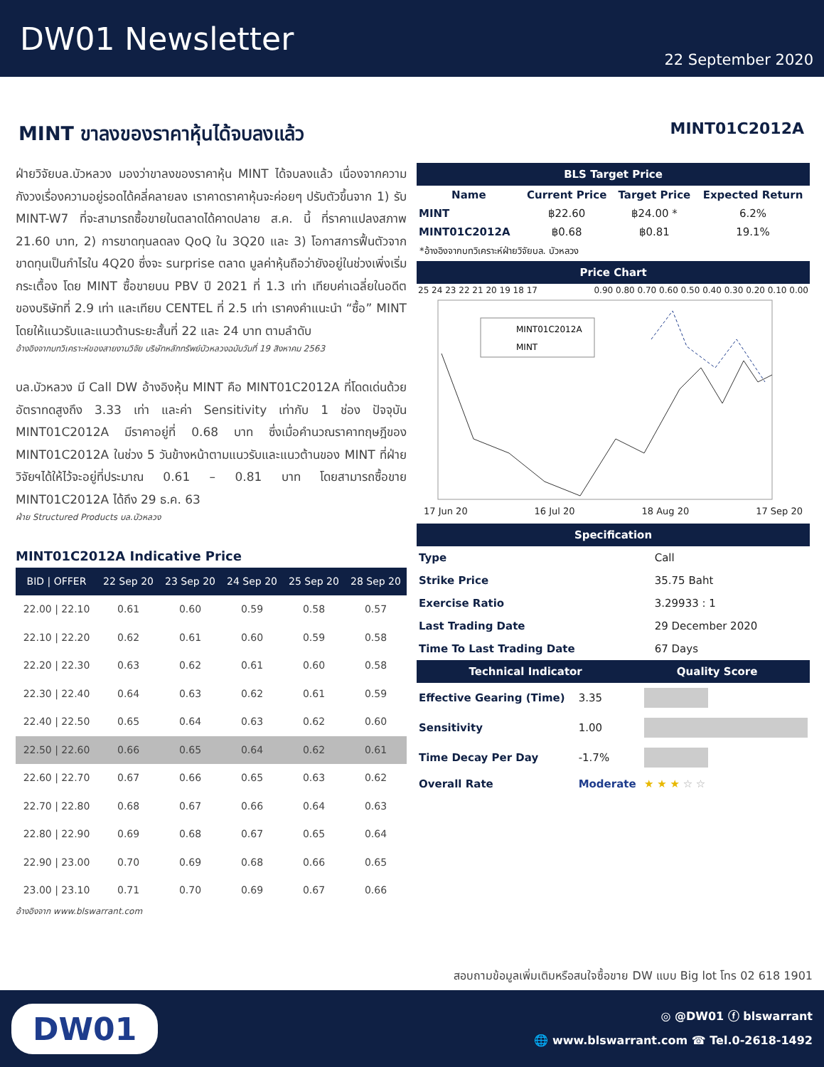DW01 Newsletter
22 September 2020
MINT ขาลงของราคาหุ้นได้จบลงแล้ว
MINT01C2012A
ฝ่ายวิจัยบล.บัวหลวง มองว่าขาลงของราคาหุ้น MINT ได้จบลงแล้ว เนื่องจากความกังวงเรื่องความอยู่รอดได้คลี่คลายลง เราคาดราคาหุ้นจะค่อยๆ ปรับตัวขึ้นจาก 1) รับ MINT-W7 ที่จะสามารถซื้อขายในตลาดได้คาดปลาย ส.ค. นี้ ที่ราคาแปลงสภาพ 21.60 บาท, 2) การขาดทุนลดลง QoQ ใน 3Q20 และ 3) โอกาสการฟื้นตัวจากขาดทุนเป็นกำไรใน 4Q20 ซึ่งจะ surprise ตลาด มูลค่าหุ้นถือว่ายังอยู่ในช่วงเพิ่งเริ่มกระเตื้อง โดย MINT ซื้อขายบน PBV ปี 2021 ที่ 1.3 เท่า เทียบค่าเฉลี่ยในอดีตของบริษัทที่ 2.9 เท่า และเทียบ CENTEL ที่ 2.5 เท่า เราคงคำแนะนำ “ซื้อ” MINT โดยให้แนวรับและแนวต้านระยะสั้นที่ 22 และ 24 บาท ตามลำดับ
อ้างอิงจากบทวิเคราะห์ของสายงานวิจัย บริษัทหลักทรัพย์บัวหลวงฉบับวันที่ 19 สิงหาคม 2563
บล.บัวหลวง มี Call DW อ้างอิงหุ้น MINT คือ MINT01C2012A ที่โดดเด่นด้วยอัตราทดสูงถึง 3.33 เท่า และค่า Sensitivity เท่ากับ 1 ช่อง ปัจจุบัน MINT01C2012A มีราคาอยู่ที่ 0.68 บาท ซึ่งเมื่อคำนวณราคาทฤษฎีของ MINT01C2012A ในช่วง 5 วันข้างหน้าตามแนวรับและแนวต้านของ MINT ที่ฝ่ายวิจัยฯได้ให้ไว้จะอยู่ที่ประมาณ 0.61 – 0.81 บาท โดยสามารถซื้อขาย MINT01C2012A ได้ถึง 29 ธ.ค. 63
ฝ่าย Structured Products บล.บัวหลวง
MINT01C2012A Indicative Price
| BID / OFFER | 22 Sep 20 | 23 Sep 20 | 24 Sep 20 | 25 Sep 20 | 28 Sep 20 |
| --- | --- | --- | --- | --- | --- |
| 22.00 / 22.10 | 0.61 | 0.60 | 0.59 | 0.58 | 0.57 |
| 22.10 / 22.20 | 0.62 | 0.61 | 0.60 | 0.59 | 0.58 |
| 22.20 / 22.30 | 0.63 | 0.62 | 0.61 | 0.60 | 0.58 |
| 22.30 / 22.40 | 0.64 | 0.63 | 0.62 | 0.61 | 0.59 |
| 22.40 / 22.50 | 0.65 | 0.64 | 0.63 | 0.62 | 0.60 |
| 22.50 / 22.60 | 0.66 | 0.65 | 0.64 | 0.62 | 0.61 |
| 22.60 / 22.70 | 0.67 | 0.66 | 0.65 | 0.63 | 0.62 |
| 22.70 / 22.80 | 0.68 | 0.67 | 0.66 | 0.64 | 0.63 |
| 22.80 / 22.90 | 0.69 | 0.68 | 0.67 | 0.65 | 0.64 |
| 22.90 / 23.00 | 0.70 | 0.69 | 0.68 | 0.66 | 0.65 |
| 23.00 / 23.10 | 0.71 | 0.70 | 0.69 | 0.67 | 0.66 |
อ้างอิงจาก www.blswarrant.com
BLS Target Price
| Name | Current Price | Target Price | Expected Return |
| --- | --- | --- | --- |
| MINT | ฿22.60 | ฿24.00 * | 6.2% |
| MINT01C2012A | ฿0.68 | ฿0.81 | 19.1% |
*อ้างอิงจากบทวิเคราะห์ฝ่ายวิจัยบล. บัวหลวง
Price Chart
25 24 23 22 21 20 19 18 17 0.90 0.80 0.70 0.60 0.50 0.40 0.30 0.20 0.10 0.00
MINT01C2012A
MINT
17 Jun 20 16 Jul 20 18 Aug 20 17 Sep 20
Specification
| Type | Call |
| Strike Price | 35.75 Baht |
| Exercise Ratio | 3.29933 : 1 |
| Last Trading Date | 29 December 2020 |
| Time To Last Trading Date | 67 Days |
Technical Indicator Quality Score
| Effective Gearing (Time) | 3.35 | |
| Sensitivity | 1.00 | |
| Time Decay Per Day | -1.7% | |
| Overall Rate | Moderate | ★ ★ ★ ☆ ☆ |
สอบถามข้อมูลเพิ่มเติมหรือสนใจซื้อขาย DW แบบ Big lot โทร 02 618 1901
DW01
◎ @DW01 ⓕ blswarrant
🌐 www.blswarrant.com ☎ Tel.0-2618-1492